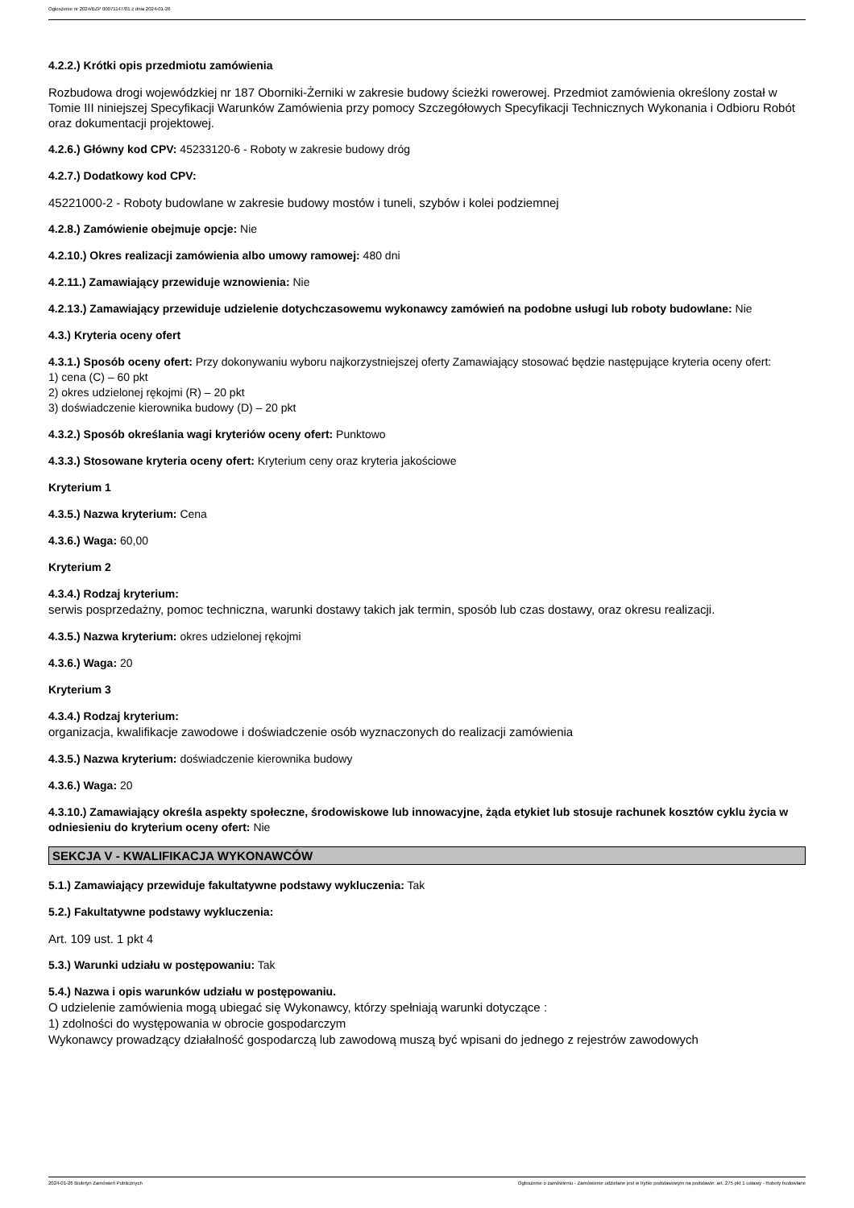Ogłoszenie nr 2024/BZP 00071147/01 z dnia 2024-01-26
4.2.2.) Krótki opis przedmiotu zamówienia
Rozbudowa drogi wojewódzkiej nr 187 Oborniki-Żerniki w zakresie budowy ścieżki rowerowej. Przedmiot zamówienia określony został w Tomie III niniejszej Specyfikacji Warunków Zamówienia przy pomocy Szczegółowych Specyfikacji Technicznych Wykonania i Odbioru Robót oraz dokumentacji projektowej.
4.2.6.) Główny kod CPV: 45233120-6 - Roboty w zakresie budowy dróg
4.2.7.) Dodatkowy kod CPV:
45221000-2 - Roboty budowlane w zakresie budowy mostów i tuneli, szybów i kolei podziemnej
4.2.8.) Zamówienie obejmuje opcje: Nie
4.2.10.) Okres realizacji zamówienia albo umowy ramowej: 480 dni
4.2.11.) Zamawiający przewiduje wznowienia: Nie
4.2.13.) Zamawiający przewiduje udzielenie dotychczasowemu wykonawcy zamówień na podobne usługi lub roboty budowlane: Nie
4.3.) Kryteria oceny ofert
4.3.1.) Sposób oceny ofert: Przy dokonywaniu wyboru najkorzystniejszej oferty Zamawiający stosować będzie następujące kryteria oceny ofert:
1) cena (C) – 60 pkt
2) okres udzielonej rękojmi (R) – 20 pkt
3) doświadczenie kierownika budowy (D) – 20 pkt
4.3.2.) Sposób określania wagi kryteriów oceny ofert: Punktowo
4.3.3.) Stosowane kryteria oceny ofert: Kryterium ceny oraz kryteria jakościowe
Kryterium 1
4.3.5.) Nazwa kryterium: Cena
4.3.6.) Waga: 60,00
Kryterium 2
4.3.4.) Rodzaj kryterium:
serwis posprzedażny, pomoc techniczna, warunki dostawy takich jak termin, sposób lub czas dostawy, oraz okresu realizacji.
4.3.5.) Nazwa kryterium: okres udzielonej rękojmi
4.3.6.) Waga: 20
Kryterium 3
4.3.4.) Rodzaj kryterium:
organizacja, kwalifikacje zawodowe i doświadczenie osób wyznaczonych do realizacji zamówienia
4.3.5.) Nazwa kryterium: doświadczenie kierownika budowy
4.3.6.) Waga: 20
4.3.10.) Zamawiający określa aspekty społeczne, środowiskowe lub innowacyjne, żąda etykiet lub stosuje rachunek kosztów cyklu życia w odniesieniu do kryterium oceny ofert: Nie
SEKCJA V - KWALIFIKACJA WYKONAWCÓW
5.1.) Zamawiający przewiduje fakultatywne podstawy wykluczenia: Tak
5.2.) Fakultatywne podstawy wykluczenia:
Art. 109 ust. 1 pkt 4
5.3.) Warunki udziału w postępowaniu: Tak
5.4.) Nazwa i opis warunków udziału w postępowaniu.
O udzielenie zamówienia mogą ubiegać się Wykonawcy, którzy spełniają warunki dotyczące :
1) zdolności do występowania w obrocie gospodarczym
Wykonawcy prowadzący działalność gospodarczą lub zawodową muszą być wpisani do jednego z rejestrów zawodowych
2024-01-26 Biuletyn Zamówień Publicznych Ogłoszenie o zamówieniu - Zamówienie udzielane jest w trybie podstawowym na podstawie: art. 275 pkt 1 ustawy - Roboty budowlane